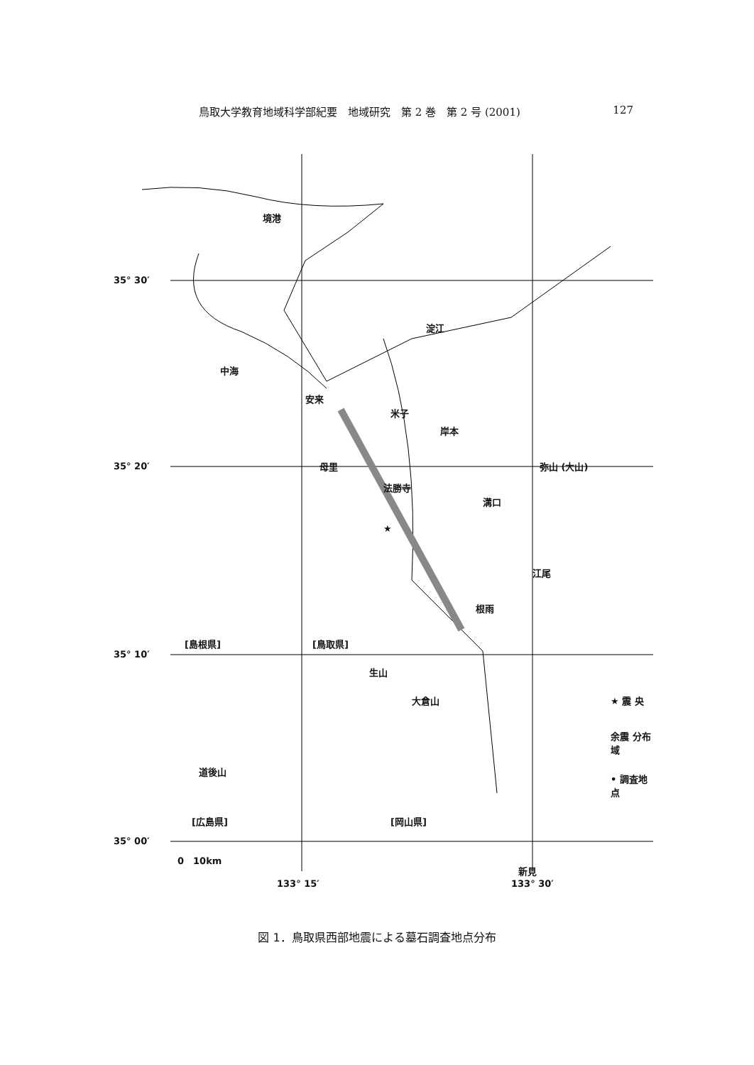鳥取大学教育地域科学部紀要　地域研究　第 2 巻　第 2 号 (2001) 127
★
境港
淀江
中海
安来
米子
岸本
弥山 (大山) 母里
法勝寺
溝口
江尾
根雨
[島根県] [鳥取県]
生山
大倉山
道後山
[広島県] [岡山県]
新見
★ 震 央
余震 分布域
• 調査地点
35° 30′
35° 20′
35° 10′
35° 00′
133° 15′ 133° 30′
0　10km
図 1．鳥取県西部地震による墓石調査地点分布